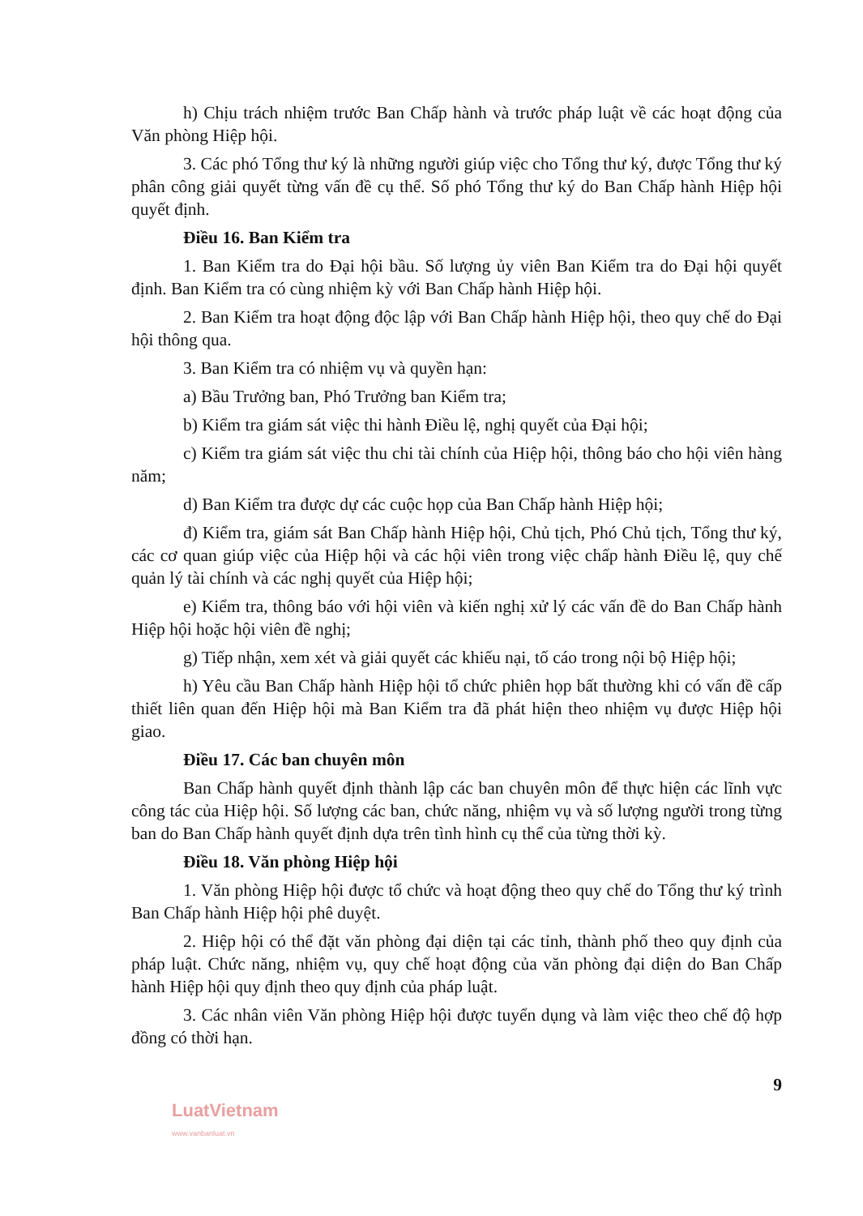h) Chịu trách nhiệm trước Ban Chấp hành và trước pháp luật về các hoạt động của Văn phòng Hiệp hội.
3. Các phó Tổng thư ký là những người giúp việc cho Tổng thư ký, được Tổng thư ký phân công giải quyết từng vấn đề cụ thể. Số phó Tổng thư ký do Ban Chấp hành Hiệp hội quyết định.
Điều 16. Ban Kiểm tra
1. Ban Kiểm tra do Đại hội bầu. Số lượng ủy viên Ban Kiểm tra do Đại hội quyết định. Ban Kiểm tra có cùng nhiệm kỳ với Ban Chấp hành Hiệp hội.
2. Ban Kiểm tra hoạt động độc lập với Ban Chấp hành Hiệp hội, theo quy chế do Đại hội thông qua.
3. Ban Kiểm tra có nhiệm vụ và quyền hạn:
a) Bầu Trưởng ban, Phó Trưởng ban Kiểm tra;
b) Kiểm tra giám sát việc thi hành Điều lệ, nghị quyết của Đại hội;
c) Kiểm tra giám sát việc thu chi tài chính của Hiệp hội, thông báo cho hội viên hàng năm;
d) Ban Kiểm tra được dự các cuộc họp của Ban Chấp hành Hiệp hội;
đ) Kiểm tra, giám sát Ban Chấp hành Hiệp hội, Chủ tịch, Phó Chủ tịch, Tổng thư ký, các cơ quan giúp việc của Hiệp hội và các hội viên trong việc chấp hành Điều lệ, quy chế quản lý tài chính và các nghị quyết của Hiệp hội;
e) Kiểm tra, thông báo với hội viên và kiến nghị xử lý các vấn đề do Ban Chấp hành Hiệp hội hoặc hội viên đề nghị;
g) Tiếp nhận, xem xét và giải quyết các khiếu nại, tố cáo trong nội bộ Hiệp hội;
h) Yêu cầu Ban Chấp hành Hiệp hội tổ chức phiên họp bất thường khi có vấn đề cấp thiết liên quan đến Hiệp hội mà Ban Kiểm tra đã phát hiện theo nhiệm vụ được Hiệp hội giao.
Điều 17. Các ban chuyên môn
Ban Chấp hành quyết định thành lập các ban chuyên môn để thực hiện các lĩnh vực công tác của Hiệp hội. Số lượng các ban, chức năng, nhiệm vụ và số lượng người trong từng ban do Ban Chấp hành quyết định dựa trên tình hình cụ thể của từng thời kỳ.
Điều 18. Văn phòng Hiệp hội
1. Văn phòng Hiệp hội được tổ chức và hoạt động theo quy chế do Tổng thư ký trình Ban Chấp hành Hiệp hội phê duyệt.
2. Hiệp hội có thể đặt văn phòng đại diện tại các tỉnh, thành phố theo quy định của pháp luật. Chức năng, nhiệm vụ, quy chế hoạt động của văn phòng đại diện do Ban Chấp hành Hiệp hội quy định theo quy định của pháp luật.
3. Các nhân viên Văn phòng Hiệp hội được tuyển dụng và làm việc theo chế độ hợp đồng có thời hạn.
9
LuatVietnam
www.vanbanluat.vn